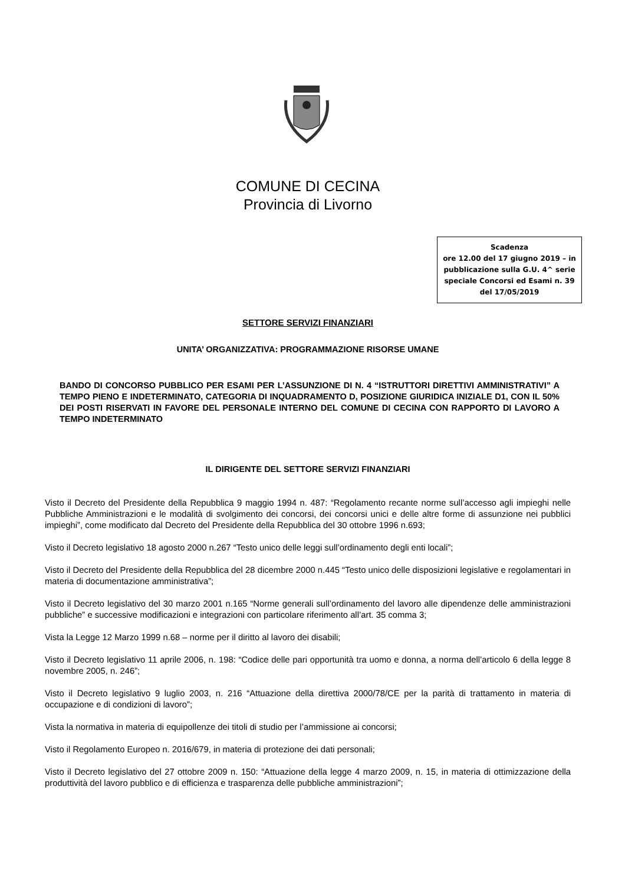COMUNE DI CECINA
Provincia di Livorno
Scadenza
ore 12.00 del 17 giugno 2019 – in pubblicazione sulla G.U. 4^ serie speciale Concorsi ed Esami n. 39 del 17/05/2019
SETTORE SERVIZI FINANZIARI
UNITA’ ORGANIZZATIVA: PROGRAMMAZIONE RISORSE UMANE
BANDO DI CONCORSO PUBBLICO PER ESAMI PER L’ASSUNZIONE DI N. 4 “ISTRUTTORI DIRETTIVI AMMINISTRATIVI” A TEMPO PIENO E INDETERMINATO, CATEGORIA DI INQUADRAMENTO D, POSIZIONE GIURIDICA INIZIALE D1, CON IL 50% DEI POSTI RISERVATI IN FAVORE DEL PERSONALE INTERNO DEL COMUNE DI CECINA CON RAPPORTO DI LAVORO A TEMPO INDETERMINATO
IL DIRIGENTE DEL SETTORE SERVIZI FINANZIARI
Visto il Decreto del Presidente della Repubblica 9 maggio 1994 n. 487: “Regolamento recante norme sull’accesso agli impieghi nelle Pubbliche Amministrazioni e le modalità di svolgimento dei concorsi, dei concorsi unici e delle altre forme di assunzione nei pubblici impieghi”, come modificato dal Decreto del Presidente della Repubblica del 30 ottobre 1996 n.693;
Visto il Decreto legislativo 18 agosto 2000 n.267 “Testo unico delle leggi sull’ordinamento degli enti locali”;
Visto il Decreto del Presidente della Repubblica del 28 dicembre 2000 n.445 “Testo unico delle disposizioni legislative e regolamentari in materia di documentazione amministrativa”;
Visto il Decreto legislativo del 30 marzo 2001 n.165 “Norme generali sull’ordinamento del lavoro alle dipendenze delle amministrazioni pubbliche” e successive modificazioni e integrazioni con particolare riferimento all’art. 35 comma 3;
Vista la Legge 12 Marzo 1999 n.68 – norme per il diritto al lavoro dei disabili;
Visto il Decreto legislativo 11 aprile 2006, n. 198: “Codice delle pari opportunità tra uomo e donna, a norma dell’articolo 6 della legge 8 novembre 2005, n. 246”;
Visto il Decreto legislativo 9 luglio 2003, n. 216 “Attuazione della direttiva 2000/78/CE per la parità di trattamento in materia di occupazione e di condizioni di lavoro”;
Vista la normativa in materia di equipollenze dei titoli di studio per l’ammissione ai concorsi;
Visto il Regolamento Europeo n. 2016/679, in materia di protezione dei dati personali;
Visto il Decreto legislativo del 27 ottobre 2009 n. 150: “Attuazione della legge 4 marzo 2009, n. 15, in materia di ottimizzazione della produttività del lavoro pubblico e di efficienza e trasparenza delle pubbliche amministrazioni”;